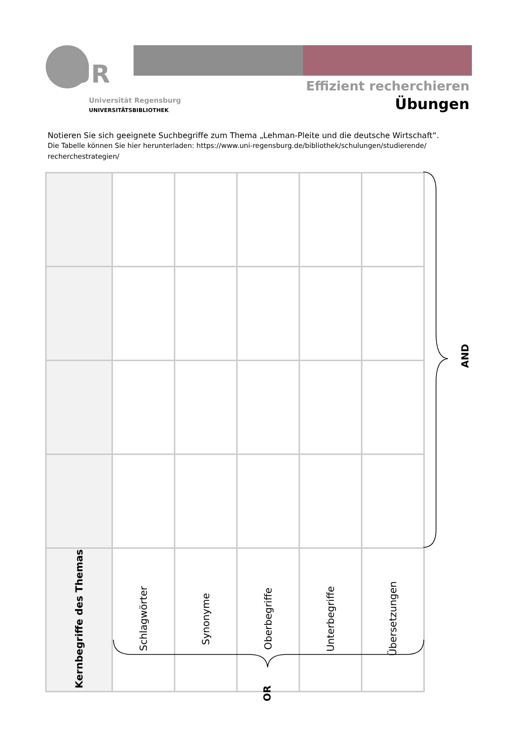UR
Universität Regensburg
UNIVERSITÄTSBIBLIOTHEK
Effizient recherchieren
Übungen
Notieren Sie sich geeignete Suchbegriffe zum Thema „Lehman-Pleite und die deutsche Wirtschaft“.
Die Tabelle können Sie hier herunterladen: https://www.uni-regensburg.de/bibliothek/schulungen/studierende/ recherchestrategien/
| Kernbegriffe des Themas | Schlagwörter | Synonyme | Oberbegriffe | Unterbegriffe | Übersetzungen |
AND
OR